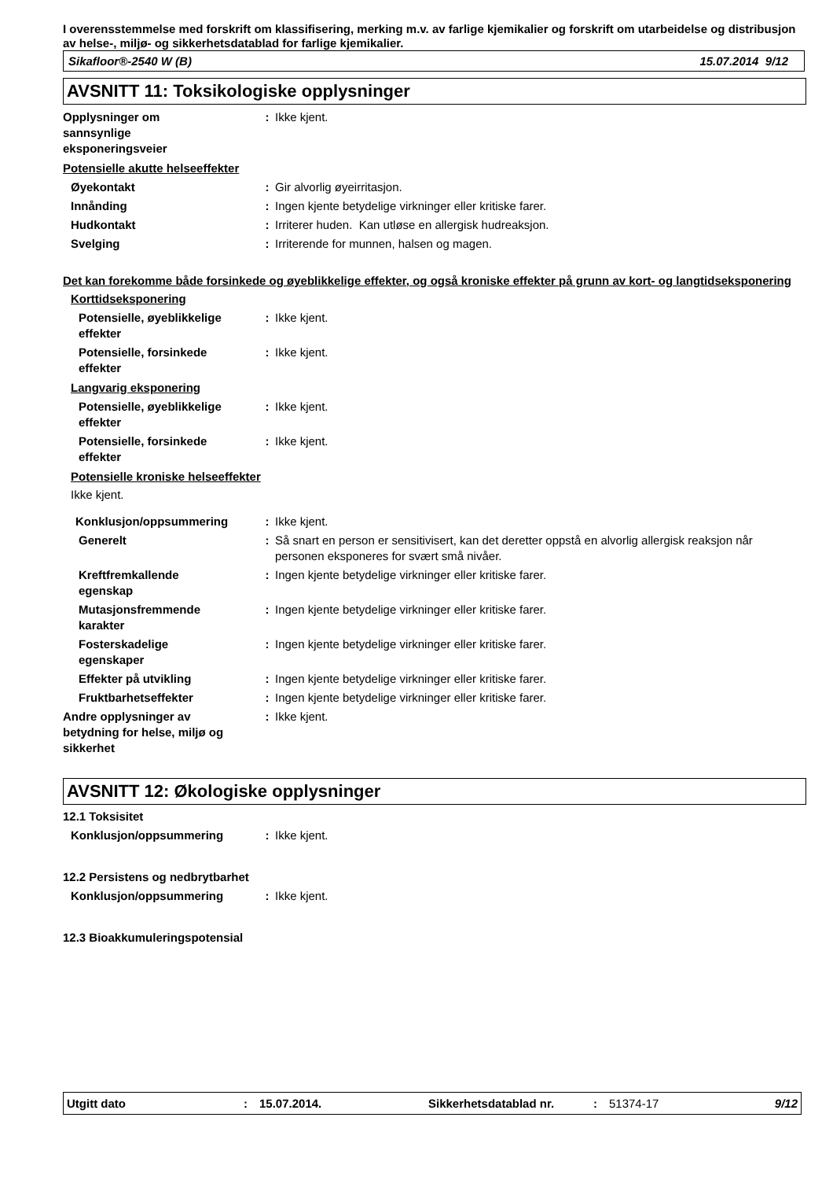I overensstemmelse med forskrift om klassifisering, merking m.v. av farlige kjemikalier og forskrift om utarbeidelse og distribusjon av helse-, miljø- og sikkerhetsdatablad for farlige kjemikalier.
Sikafloor®-2540 W (B) 15.07.2014 9/12
AVSNITT 11: Toksikologiske opplysninger
Opplysninger om
sannsynlige
eksponeringsveier
: Ikke kjent.
Potensielle akutte helseeffekter
Øyekontakt : Gir alvorlig øyeirritasjon.
Innånding : Ingen kjente betydelige virkninger eller kritiske farer.
Hudkontakt : Irriterer huden. Kan utløse en allergisk hudreaksjon.
Svelging : Irriterende for munnen, halsen og magen.
Det kan forekomme både forsinkede og øyeblikkelige effekter, og også kroniske effekter på grunn av kort- og langtidseksponering
Korttidseksponering
Potensielle, øyeblikkelige
effekter
: Ikke kjent.
Potensielle, forsinkede
effekter
: Ikke kjent.
Langvarig eksponering
Potensielle, øyeblikkelige
effekter
: Ikke kjent.
Potensielle, forsinkede
effekter
: Ikke kjent.
Potensielle kroniske helseeffekter
Ikke kjent.
Konklusjon/oppsummering : Ikke kjent.
Generelt : Så snart en person er sensitivisert, kan det deretter oppstå en alvorlig allergisk reaksjon når personen eksponeres for svært små nivåer.
Kreftfremkallende
egenskap
: Ingen kjente betydelige virkninger eller kritiske farer.
Mutasjonsfremmende
karakter
: Ingen kjente betydelige virkninger eller kritiske farer.
Fosterskadelige
egenskaper
: Ingen kjente betydelige virkninger eller kritiske farer.
Effekter på utvikling : Ingen kjente betydelige virkninger eller kritiske farer.
Fruktbarhetseffekter : Ingen kjente betydelige virkninger eller kritiske farer.
Andre opplysninger av
betydning for helse, miljø og
sikkerhet
: Ikke kjent.
AVSNITT 12: Økologiske opplysninger
12.1 Toksisitet
Konklusjon/oppsummering : Ikke kjent.
12.2 Persistens og nedbrytbarhet
Konklusjon/oppsummering : Ikke kjent.
12.3 Bioakkumuleringspotensial
Utgitt dato: 15.07.2014. Sikkerhetsdatablad nr.: 51374-17 9/12